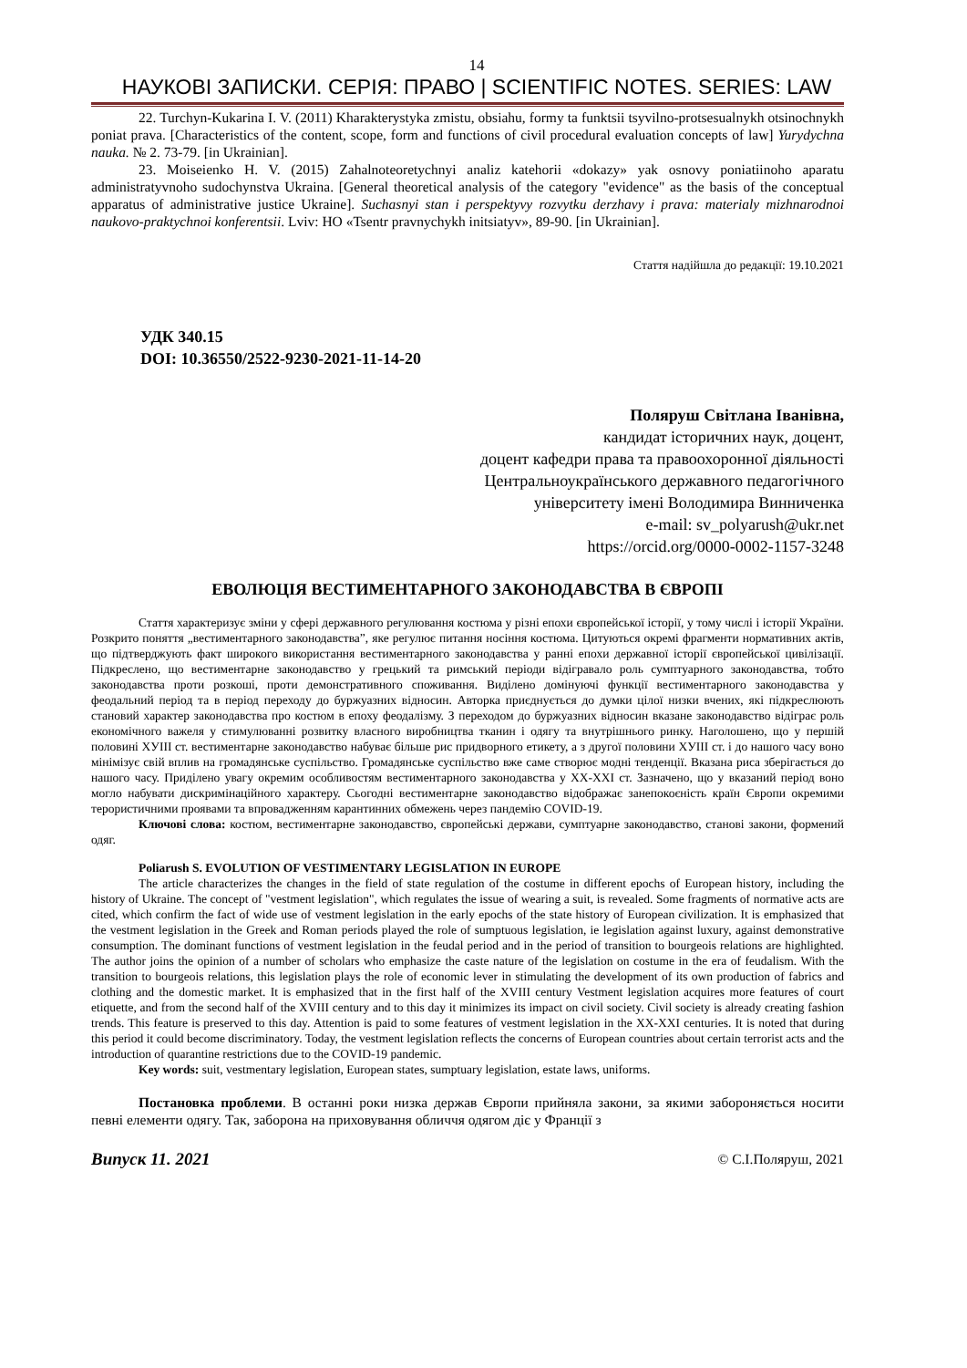14
НАУКОВІ ЗАПИСКИ. СЕРІЯ: ПРАВО | SCIENTIFIC NOTES. SERIES: LAW
22. Turchyn-Kukarina I. V. (2011) Kharakterystyka zmistu, obsiahu, formy ta funktsii tsyvilno-protsesualnykh otsinochnykh poniat prava. [Characteristics of the content, scope, form and functions of civil procedural evaluation concepts of law] Yurydychna nauka. № 2. 73-79. [in Ukrainian].
23. Moiseienko H. V. (2015) Zahalnoteoretychnyi analiz katehorii «dokazy» yak osnovy poniatiinoho aparatu administratyvnoho sudochynstva Ukraina. [General theoretical analysis of the category "evidence" as the basis of the conceptual apparatus of administrative justice Ukraine]. Suchasnyi stan i perspektyvy rozvytku derzhavy i prava: materialy mizhnarodnoi naukovo-praktychnoi konferentsii. Lviv: НО «Tsentr pravnychykh initsiatyv», 89-90. [in Ukrainian].
Стаття надійшла до редакції: 19.10.2021
УДК 340.15
DOI: 10.36550/2522-9230-2021-11-14-20
Поляруш Світлана Іванівна,
кандидат історичних наук, доцент,
доцент кафедри права та правоохоронної діяльності
Центральноукраїнського державного педагогічного
університету імені Володимира Винниченка
e-mail: sv_polyarush@ukr.net
https://orcid.org/0000-0002-1157-3248
ЕВОЛЮЦІЯ ВЕСТИМЕНТАРНОГО ЗАКОНОДАВСТВА В ЄВРОПІ
Стаття характеризує зміни у сфері державного регулювання костюма у різні епохи європейської історії, у тому числі і історії України. Розкрито поняття „вестиментарного законодавства”, яке регулює питання носіння костюма. Цитуються окремі фрагменти нормативних актів, що підтверджують факт широкого використання вестиментарного законодавства у ранні епохи державної історії європейської цивілізації. Підкреслено, що вестиментарне законодавство у грецький та римський періоди відігравало роль сумптуарного законодавства, тобто законодавства проти розкоші, проти демонстративного споживання. Виділено домінуючі функції вестиментарного законодавства у феодальний період та в період переходу до буржуазних відносин. Авторка приєднується до думки цілої низки вчених, які підкреслюють становий характер законодавства про костюм в епоху феодалізму. З переходом до буржуазних відносин вказане законодавство відіграє роль економічного важеля у стимулюванні розвитку власного виробництва тканин і одягу та внутрішнього ринку. Наголошено, що у першій половині ХУІІІ ст. вестиментарне законодавство набуває більше рис придворного етикету, а з другої половини ХУІІІ ст. і до нашого часу воно мінімізує свій вплив на громадянське суспільство. Громадянське суспільство вже саме створює модні тенденції. Вказана риса зберігається до нашого часу. Приділено увагу окремим особливостям вестиментарного законодавства у ХХ-ХХІ ст. Зазначено, що у вказаний період воно могло набувати дискримінаційного характеру. Сьогодні вестиментарне законодавство відображає занепокоєність країн Європи окремими терористичними проявами та впровадженням карантинних обмежень через пандемію COVID-19.
Ключові слова: костюм, вестиментарне законодавство, європейські держави, сумптуарне законодавство, станові закони, формений одяг.
Poliarush S. EVOLUTION OF VESTIMENTARY LEGISLATION IN EUROPE
The article characterizes the changes in the field of state regulation of the costume in different epochs of European history, including the history of Ukraine. The concept of "vestment legislation", which regulates the issue of wearing a suit, is revealed. Some fragments of normative acts are cited, which confirm the fact of wide use of vestment legislation in the early epochs of the state history of European civilization. It is emphasized that the vestment legislation in the Greek and Roman periods played the role of sumptuous legislation, ie legislation against luxury, against demonstrative consumption. The dominant functions of vestment legislation in the feudal period and in the period of transition to bourgeois relations are highlighted. The author joins the opinion of a number of scholars who emphasize the caste nature of the legislation on costume in the era of feudalism. With the transition to bourgeois relations, this legislation plays the role of economic lever in stimulating the development of its own production of fabrics and clothing and the domestic market. It is emphasized that in the first half of the XVIII century Vestment legislation acquires more features of court etiquette, and from the second half of the XVIII century and to this day it minimizes its impact on civil society. Civil society is already creating fashion trends. This feature is preserved to this day. Attention is paid to some features of vestment legislation in the XX-XXI centuries. It is noted that during this period it could become discriminatory. Today, the vestment legislation reflects the concerns of European countries about certain terrorist acts and the introduction of quarantine restrictions due to the COVID-19 pandemic.
Key words: suit, vestmentary legislation, European states, sumptuary legislation, estate laws, uniforms.
Постановка проблеми. В останні роки низка держав Європи прийняла закони, за якими забороняється носити певні елементи одягу. Так, заборона на приховування обличчя одягом діє у Франції з
Випуск 11. 2021 © С.І.Поляруш, 2021